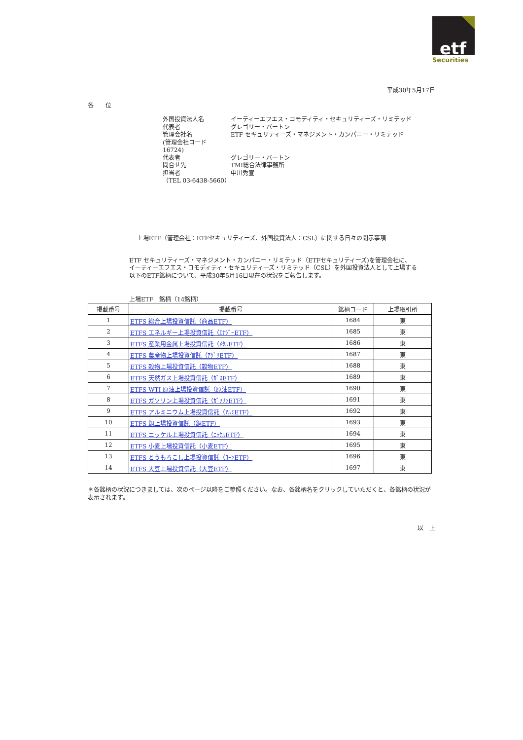etf
Securities
平成30年5月17日
各　　位
外国投資法人名 イーティーエフエス・コモディティ・セキュリティーズ・リミテッド
代表者 グレゴリー・バートン
管理会社名 ETF セキュリティーズ・マネジメント・カンパニー・リミテッド
(管理会社コード　16724)
代表者 グレゴリー・バートン
問合せ先 TMI総合法律事務所
担当者 中川秀宣
（TEL 03-6438-5660）
上場ETF（管理会社：ETFセキュリティーズ、外国投資法人：CSL）に関する日々の開示事項
ETF セキュリティーズ・マネジメント・カンパニー・リミテッド（ETFセキュリティーズ)を管理会社に、
イーティーエフエス・コモディティ・セキュリティーズ・リミテッド（CSL）を外国投資法人として上場する
以下のETF銘柄について、平成30年5月16日現在の状況をご報告します。
上場ETF　銘柄（14銘柄）
| 掲載番号 | 掲載番号 | 銘柄コード | 上場取引所 |
| --- | --- | --- | --- |
| 1 | ETFS 総合上場投資信託（商品ETF） | 1684 | 東 |
| 2 | ETFS エネルギー上場投資信託（ｴﾅｼﾞｰETF） | 1685 | 東 |
| 3 | ETFS 産業用金属上場投資信託（ﾒﾀﾙETF） | 1686 | 東 |
| 4 | ETFS 農産物上場投資信託（ｱｸﾞﾘETF） | 1687 | 東 |
| 5 | ETFS 穀物上場投資信託（穀物ETF） | 1688 | 東 |
| 6 | ETFS 天然ガス上場投資信託（ｶﾞｽETF） | 1689 | 東 |
| 7 | ETFS WTI 原油上場投資信託（原油ETF） | 1690 | 東 |
| 8 | ETFS ガソリン上場投資信託（ｶﾞｿﾘﾝETF） | 1691 | 東 |
| 9 | ETFS アルミニウム上場投資信託（ｱﾙﾐETF） | 1692 | 東 |
| 10 | ETFS 銅上場投資信託（銅ETF） | 1693 | 東 |
| 11 | ETFS ニッケル上場投資信託（ﾆｯｹﾙETF） | 1694 | 東 |
| 12 | ETFS 小麦上場投資信託（小麦ETF） | 1695 | 東 |
| 13 | ETFS とうもろこし上場投資信託（ｺｰﾝETF） | 1696 | 東 |
| 14 | ETFS 大豆上場投資信託（大豆ETF） | 1697 | 東 |
＊各銘柄の状況につきましては、次のページ以降をご参照ください。なお、各銘柄名をクリックしていただくと、各銘柄の状況が表示されます。
以　上